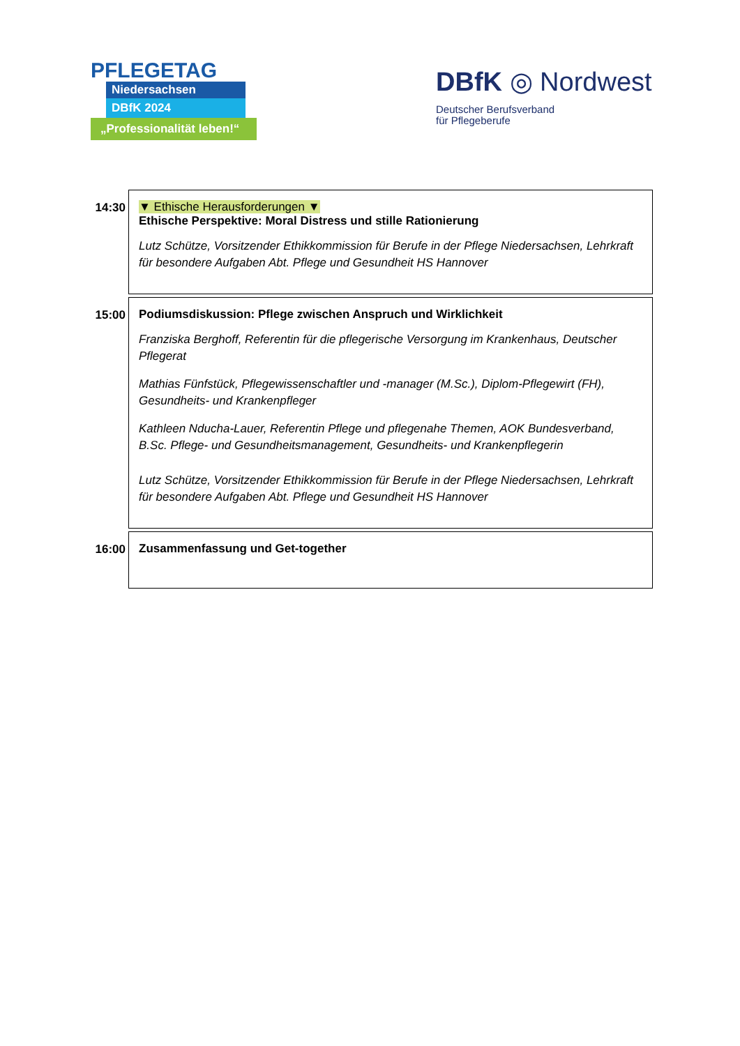PFLEGETAG
Niedersachsen
DBfK 2024
„Professionalität leben!“
DBfK ◎ Nordwest
Deutscher Berufsverband
für Pflegeberufe
| 14:30 | ▼ Ethische Herausforderungen ▼ Ethische Perspektive: Moral Distress und stille Rationierung Lutz Schütze, Vorsitzender Ethikkommission für Berufe in der Pflege Niedersachsen, Lehrkraft für besondere Aufgaben Abt. Pflege und Gesundheit HS Hannover |
| 15:00 | Podiumsdiskussion: Pflege zwischen Anspruch und Wirklichkeit Franziska Berghoff, Referentin für die pflegerische Versorgung im Krankenhaus, Deutscher Pflegerat Mathias Fünfstück, Pflegewissenschaftler und -manager (M.Sc.), Diplom-Pflegewirt (FH), Gesundheits- und Krankenpfleger Kathleen Nducha-Lauer, Referentin Pflege und pflegenahe Themen, AOK Bundesverband, B.Sc. Pflege- und Gesundheitsmanagement, Gesundheits- und Krankenpflegerin Lutz Schütze, Vorsitzender Ethikkommission für Berufe in der Pflege Niedersachsen, Lehrkraft für besondere Aufgaben Abt. Pflege und Gesundheit HS Hannover |
| 16:00 | Zusammenfassung und Get-together |